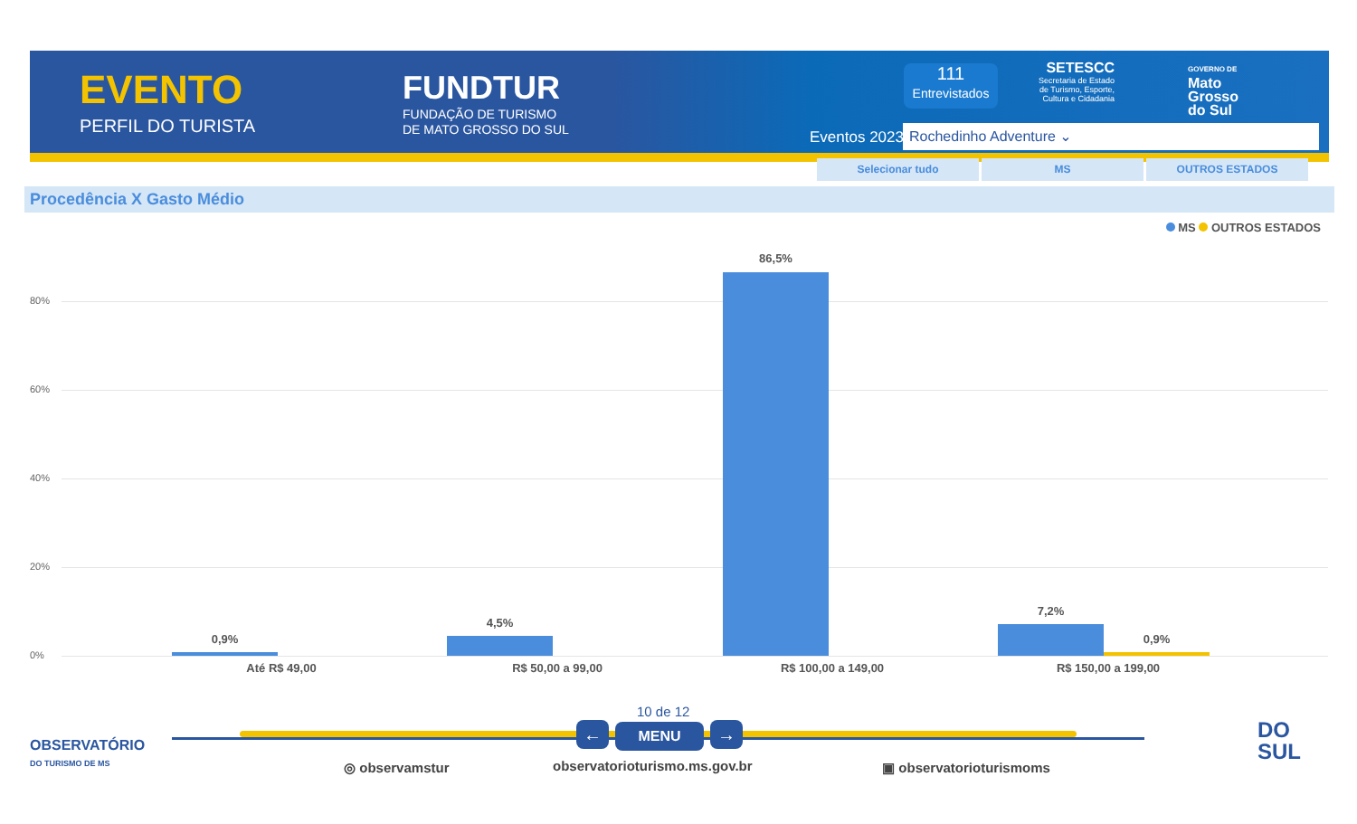EVENTO
PERFIL DO TURISTA
FUNDTUR
FUNDAÇÃO DE TURISMO
DE MATO GROSSO DO SUL
111
Entrevistados
SETESCC
Secretaria de Estado de Turismo, Esporte, Cultura e Cidadania
GOVERNO DE
Mato
Grosso
do Sul
Eventos 2023: Rochedinho Adventure ⌄
Selecionar tudo MS OUTROS ESTADOS
Procedência X Gasto Médio
MS OUTROS ESTADOS
80%
60%
40%
20%
0%
0,9%
4,5%
86,5%
7,2%
0,9%
Até R$ 49,00 R$ 50,00 a 99,00 R$ 100,00 a 149,00 R$ 150,00 a 199,00
OBSERVATÓRIO
DO TURISMO DE MS
10 de 12
← MENU →
◎ observamstur observatorioturismo.ms.gov.br ▣ observatorioturismoms
DO
SUL